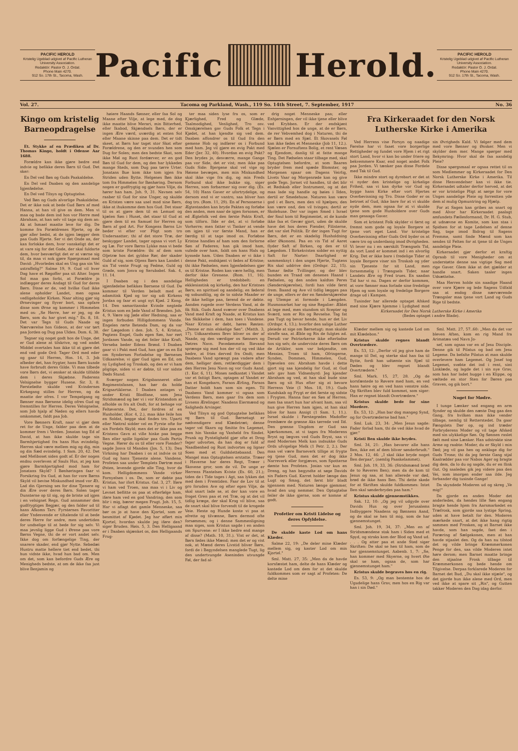PACIFIC HEROLD
Kristelig Ugeblad udgivet af Pacific Lutheran University Association.
Redaktör: Pastor O. J. Ordal.
Phone Main 4270.
912 So. 17th St., Tacoma, Wash.
Pacific Herold.
PACIFIC HEROLD
Kristelig Ugeblad udgivet af Pacific Lutheran University Association.
Redaktör: Pastor O. J. Ordal.
Phone Main 4270.
912 So. 17th St., Tacoma, Wash.
Vol. 27. Tacoma og Parkland, Wash., 119 So. 14th Street, 7. September, 1917 No. 36
Kingo om kristelig Barneopdragelse
Et. Stykke af en Prædiken af Dr. Thomas Kingo, holdt i Odense Aar 1688.
Forældre kan ikke gjøre bedre end indvie og befikke deres Børn til Gud. Det sker:
En Del ved Bøn og Guds Paakaldelse.
En Del ved Daaben og den aandelige Igjenfødelse.
En Del ved Tilsyn og Optugtelse.
Ved Bøn og Guds alvorlige Paakaldelse. Det er ikke nok at bede Gud Børn af med Hanna, at han vil give os dem. Men vi maa og bade dem ind hos vor Herre med Abraham, at han selv vil tage sig dem an: Ak at Ismael maatte leve for dig. De komme fra Forældrenes Hjerte, og de gjør aller bedst, at de igjen lægger dem paa Guds Hjerte. Ser vi det Onde an, der kan forlokke dem, hvor vanskeligt det er at vare sig for det Gode, der skal fuldarte dem, hvor besværligt det er at værne sig til, da maa vi nok gjøre Spørgsmaal med David: „Hvorledes skal en Ung gaa sin Vei ustraffelig?" Salme 19, 9. Gud vil hver Dag have et Røgoffer paa sit Alter. Ingen Sol maa gaa forbi, at Forældre jo indlægger deres Andagt til Gud for deres Børn. Disse er de, ved hvilke Gud ikke alene opholder Landet, men ogsaa vedligeholder Kirken. Naar alting gjør sig Ørnevinger og flyver bort, saa opfare disse som Ørne og kommer i Himmelen med os: „Se Herre, her er jeg, og de Børn, som du har givet mig." Es. 8, 18. Det var Tegn til Guds Naade og Nærværelse hos Gideon, at der var tørt paa Jorden og Dug paa Ulden. Dom. 6, 38.
Tegner sig noget godt hos de Unge, det er Gud alene at tilskrive, og ved andet Middel overtales han ikke til at gjøre det end ved gode Ord: Tager Ord med eder og gaar til Herren, Hos. 14, 3. Job afbeder det, han frygter, hans Børn kunde have forbrudt deres Gilde. Vi maa tilbede vore Børn det, vi ønsker at skulde tilfalde dem i deres Skjæbne. Faderens Velsignelse bygger Husene. Sir. 3, 8. Førstefødte skulde ved Kvindernes Kirkegang stilles for Herren, og da maatte der ofres. I vor Tempelgang og Bønner maa Børnene idelig ofres Gud og fremstilles for Herren. Deres Velsignelse, som Job hjalp af Nøden og ellers havde omkommet, faldt paa Job.
Vore Bønners Kraft, naar vi gjør dem ret for de Unge, falder paa dem at de kommer frem i Verden. Jonatan tog Ed af David, at han ikke skulde tage sin Barmhjertighed fra hans Hus evindelig. Herren skal være mellem mig og dig, min og din Sæd evindelig. 1 Sam. 20, 42. Det nød Mefiboset siden godt af. Er der nogen endnu overleven af Sauls Hus, at jeg kan gjøre Barmhjertighed mod ham for Jonatans Skyld? I Bønhøringen faar vi Forsikring fra Gud, at han for vore Børns Skyld vil bevise Miskundhed imod vor Æt. Lad din Gjerning ses for dine Tjenere og din Ære over deres Børn. Solen tager Dunsterne op til sig, og de briste ud igjen i en velsignet Regn. Gud annammer den gudfrygtiges Begjær, og den falder ud til hans Afkoms Tarv. Fyrsternes Favoritter eller Yndesvende er tiltalende til at bede deres Herre for andre, men undertiden for undselige til at bede for sig selv. Vi maa jevnlig ligge Gud i Ørene paa vore Børns Vegne, thi de er vort andet selv. Ikke dog om forfængelige Ting, der snarere skader, end gjør Nytte. Sebedæi Hustru matte hellere tiet end bedet, thi hun vidste ikke, hvad hun bad om. Men om det, som kan befordre Guds Ære og Menigheds bedste, at om de ikke faa just blive Benjamin og
høiere Haands Sønner, eller faa Sol og Maane efter Vilje, at lege med, de dog ikke maatte blive Merari, min Bitterhed, eller Ikabod, Skjændsels Børn, der er ingen Ære værd, uværdig at enten Sol eller Maane skinne paa dem. Det er tidt skeet, at Børn har taget stor Skat efter Forældrene, og den er svunden hen som Dug for Solen; men den bedste Skat, som ikke Møl og Rust fordærver, er en god Bøn til Gud for dem, og den har lykkedes mange Steds, som Dug paa tørre Urter. Jonatans Bue kom ikke tom igjen fra Striden uden Bytte. Helgenes Bøn ikke tom fra Himmelen for Bønhøring. Dersom nogen er gudfrygtig og gjør hans Vilje, da hører han ham. Joh. 9, 31. Navnen selv raaber til Gud for sine Unger, og skulde en Kristen være saa usel mod sine Børn, ikke at ihukomme dem hos Gud. Det staar til os at gjøre dem til en Lemuel og kjælen Søn i Huset, det staar til Gud at gjøre dem til en Samuel for Herren og Børn af god Art. For Kongens Børns Liv beder vi efter vor Pligt som tro Undersaatter; thi af det store Træ, der beskygger Landet, tager ogsaa vi vort Ly og Læ. For vore Børns Lykke maa vi bede som kriste Forældre: thi af dem som Oljetræ hos det gyldne Rør, der skader Guld af sig, som Oljens Børn kan Landet i sin Tid vente Frugt og Fedme, Guld og Grøde, som Josva og Serubabel. Sak. 4, 11. 14.
I Daaben og i den aandelige igjenfødelse befikkes Børnene til Gud. De kommer til Verden beladt med et adamitisk Kjød og tor sig udi Kirkens Jordan og faar et ungt nyt Kjød. 2 Kong. 14. Den samaritanske Kvinde negtede Kristus som en Jøde Vand af Brønden. Joh. 4, 9. Være sig Jøde eller Hedning, saa er ingen forbuden Hilligdommens Vande. Engelen rørte Betesda Dam, og da var der Lægedom i den. Joh. 5, 4. Kristus, Pagtens Engel, Guds egen Søn, har rørt Jordanes Vande, og det feiler ikke Kraft. Verseba beder Edens Brønd. I Daaben gaar vi i Pakt med Gud, han gjør os en Ed om Syndernes Forladelse og Børnenes Udkaarelse; vi gjør Gud igjen en Ed, om ny Lydighed og Troskab, og den er vi ham pligtige, siden vi er døbte, til vor sidste Døds Stund.
Sværger nogen Krigsbanneret eller Regimentsfanen, han bør da holde Krigsartiklerne. I Daaben antages vi under Kristi Blodfane, som Jesu Stridsmænd og bør vi i vor Kristendom at afholde os fra alt Ondt, for at behage vor Feltøverste. Det, der fordres af en Husholder, (Kor. 4, 2.), maa ikke feile hos en Soldat, begge skal findes tro. Uparti eller Nøitral sidder vel en Fyrste ofte for sin Fordels Skyld; men det er ikke paa en Kristens Gavn at ville hinke paa begge Ben eller spille ligeklar paa Guds Partis Vegne. Hører du os til eller vore Fiender? sagde Josva til Manden (Jos. 5, 13). Den Virkning har Daaben i os at indvie os til Gud og hans Tjeneste alene. Vandene, Profeten saa under Templets Dørtræ mod Østen, levende gjorde alle Ting, hvor de kom. Helligdommens Vande virker Fornyelsen i os. De, som er døbte paa Kristus, har ifort Kristus. Gal. 3, 27. Iføre vi ham ved Troen, saa maa vi i Liv og Levnet beflitte os paa at efterfølge ham, iføre ham ved en god Vandring; den som blir i mig, bærer megen Frugt. Joh. 15, 5. Har vi aflagt det gamle Menneske, saa bør os jo at have den Kjortel, som er besmittet af Kjødet. Jeg har afført min Kjortel, hvordan skulde jeg iføre den? siger Bruden. Høis. 5, 3. Den Helligaand er i Daaben skjænket os, den Helligaands Frug-
ter maa siden lyse fra os, som er Kjærlighed, Fred og Glæde, Taalmodighed, Venlighed, Tro osv. Omskjærelsen gav Guds Folk et Tegn i Kjødet, at han kjendte sig ved dem. Daaben affondrer os til Gud fra den gemene Hob og indfører os i Forbund med ham. Jeg vil gjøre en evig Pakt med Eder (Jer. 32, 40). Hvordan en evig Pakt? Den brydes jo, desværre, mange Gange paa vor Side, det er vist; men ikke paa Guds Side: Bjergene skal vel vige og Høiene bevæges, men min Miskundhed skal ikke vige fra dig, og min Freds Forbund skal ikke bukke sig, siger Herren, som forbarmer sig over dig. (Es. 54, 10) Hans Gaver er ufortrydelige, og dersom end vi er vantro, saa bliver han dog tro. (Rom. 11, 29). En af Personerne i Ægtestanden kan bryde Pakten og forløbe den anden, men naar de igjen forsones, er ed Ægtefolk ved den første Pakts Kraft, som tilforn. Ilde er det, at vi forløbe Vorherre; men fatter vi Tanker at vende om igjen til vor første Mand, han er færdig til at tage imod os. Forløbne Kristne handles af ham som den forlorne Søn af Faderen; han gik imod ham, vufede over ham, faldt om hans Hals og kyssede ham. Uden Daaben er vi ikke i denne Pakt, endskjønt vi fødes af Kristne; thi ikke Fødselen, men Igjenfødelsen gjør os til Kristne. Roden kan være hellig, men derfor ikke Grenene. (Rom. 11, 16). Helligheden er tredobbelt: en ekklesiastisk og kirkelig, den har Kristnes Børn; en spirituel og aandelig; en føderal og sobundtlig, og de to sidste Maader er de ikke hellige paa, førend de er døbte. Aanden rugede over Verdens Vand, at de fik Stik. Guds Aand svæver over Daabens Vand med Kraft og Naade, at Kristus kan faa Skikkelse i dem, han toes i Vandene. Naar Kristus er døbt, høres Røsten: „Denne er min elskelige Søn". (Matth. 3, 17). Udkaarelsens Brev bliver os der af Naade, og den værdiger os Sønners og Døtres Navn. Pavedømmets Bievand sprænge sig med hos der vil og ved ikke bedre, at fries derved fra Ondt; men Daabens Vand sprængt paa vndere after dem, helliger dem, retfærdiggjør dem i den Herres Jesu Navn og vor Guds Aand. (1. Kor. 6, 11). Moses nedkastet i Vandet var et fattigt Barn, optagen af Vandet er han et Kongebarn, Faraos Ærling, Faraos Datter holdt ham som sin egen. Til Daabens Vand kommer vi ogsaa som Verdens Børn, men gaar fra dem som Livsens Ærelinger. Naadens Eiermænd og Saligheds Arvinger.
Ved Tilsyn og god Optugtelse befikkes og Børn til Gud. Børnetugt er nødvendigere end Klædetræt; denne tager vel Skarn og Smitte fra Legemet, men hin Vanske og Vanheld fra Sindet. Prunk og Pynteligheld gjør ofte et Drog fager udvortes, da han dog er fuld af Naadbenhed og Rust indvortes og ligner Soen med et Guldslettebaand. Den Mangel maa Optugtelsen erstatte. Træer i Haverne har deres Regt, Træer i Skovene gror, som de vil. De unge er Herrens Plantelses Kviste (Es. 60, 21.); tiden de i Tide tages i Agt, saa lykkes det med dem i Fremtiden. Faar de Lov til at gro foruden Ave og efter egen Vilje, de skal snart lade se, at der kan vore en froget Gren paa et ret Træ, og at det vil tidlig kræge, der skal Krog vil blive, saa de snart skal blive forvendt til de krogede Veie. Heste og Hunde koste vi paa at afrette og tilvænne, Børn dermod ofte forsømmes; og i denne Sammenligning maa siges, som Kristus sagde i en anden om Spurvene: er I ikke bedre end mange af disse? (Math. 10, 31.). Vist er det, at Børn fødes ikke Mænd; men det er og vist nok, at Mænd deres Livstid bliver Børn, fordi de i Begyndelsen manglede Tugt, lig den undertvungde Asenindes utvungde Føl, der fad al-
drig noget Menneske paa; eller Enhjørningen, der vil ikke tjene eller blive ved Krybben. Er der endskjønt Vanvittighed hos de unge, at de er Børn, de rer Vebvemhed dog i Naturen, thi de er Børn med en Sjæl. Et Skovasels Føl kan ikke fødes et Menneske (Job 11, 12.). Sjælen er Fornuftens Bolig, et rent Væsen og Ejendom, danlig til at fatte mange Ting. Det Fødselen staar tilbage med, skal Optugtelsen befordre, at som Baaren bryder frem med spæde Blomster, og Morgenen spaar om Dagens Veirlig, Livets Vaar og Morgenrøde kan og give gode Tegn. Jornet vil handles, til det blir et Redskab eller Instrument, og at det maa lade sig handle og bøies i Ilden, dertil er Smedehuse. Naturen kan være god i et Barn, men den vil hjælpes; den kan være ond, den vil tvinges; dertil er Skolehuse. Der var ingen Smed i Israel der Saul kom til Regimentet, at de kunde ikke faa et Gevær gjort, uden de skulde have det hos deres Fiender, Filisterne, det var slet Politik. Er der ingen Tugt for Børn, det er en skadelig Husholdning eller Økonomi. Paa en vis Tid af Aaret flyder Saft af Birken, og den er til Lægedom. I Birkekvisten sidder en nyttig Saft for Narter: Daarlighed er sammenknyt i den unges Hjerte, Tugtens Ris skal uddrive den (Ordspr. 22, 15). Tamar fødte Tvillinger, og der blev bunden en Traad om denenes Haand i Fødselen, og den anden kaldtes Peres (Sønderskjærelse), fordi han vilde først frem. Baand og Ave vil tidlig lægges paa de unge, ellers er der en Sønderskjærelse og Ulempe at formode i Længden. Husmonarket har og sine Regalier: Æblet at lege med, men stundom sit Scepter og Sværd, som er Ris og Revselse. Tag fat paa Tugt og bevar hende, hun er det Liv (Ordspr. 4, 13.); hvorfor den salige Luther pleiede at sige om Børnetugt: man skulde straffe saa, at Æble og Ris de fulgtes ad. Derudi var Patriarkerne ikke efterladne hos sig selv, de underviste deres Børn om de Artikler, som var bekjendte, om Messias, Troen til ham, Ofringerne, Synden, Dommen, Himmelen, Gud, Djævelen osv. Abraham havde i dette gjort sig saa kjendelig for Gud, at Gud selv gav ham Vidnesbyrd: Jeg kjender Abraham og ved, at han skal bude sine Børn og sit Hus efter sig at bevare Herrens Veie (1 Mos. 18, 19.). Guds Kundskab og Frygt er det første og sidste i Frygten. Hanna faar en Søn af Herren; men faa snart hun har afvant ham, saa vil hun give Herren ham igjen, at han skal blive for hans Ansigt (1 Sam. 1, 11.). Israel skulde i Førstegrødes Madoffer frembære de grønne Aks tørrede ved Ild. Den grønne Ungdom er Gud saa kjærkommen, at vi tages fra Moderens Bryst og lægves ved Guds Bryst, saa vi med Modernes Melk kan indsukke Guds Ords ufvigelige Melk (1 Petr. 2, 2.). Der maa vel være Barneverk tillige at frygte og tjene Gud, men det er dog ikke Narreverk eller forgjæves, som Spotterne dømte hos Profeten. Josias var kun en Dreng, og han begyndte at søge Davids sin Faders Gud. Karret holder længe den Lugt og Smag, det først blir bladt igjennem med. Naturen længe gjemmer, hvad den ung nemmer. Den Optugtelse feiler de ikke gjerne, som er komne af godt.
Profetier om Kristi Lidelse og deres Opfyldelse.
De skulde kaste Lod om hans Klæder.
Salme 22, 19: „De deler mine Klæder mellem sig, og kaster Lod om min Kjortel."
Sml. Matt. 27, 35: „Men da de havde korsfæstet ham, delte de hans Klæder og kastede Lod om dem for at det skulde fuldkommes som er sagt af Profeten: De delte mine
Fra Kirkeraadet for den Norsk Lutherske Kirke i Amerika
Ved Herrens vise Forsyn og naadige Førelse har vi faaet vore borgerlige Rettigheder og fundet vore Hjem i et rigt stort Land, hvor vi kan bo under friere og bekvemmere Kaar, end noget andet Folk paa Jorden. Vi tænker paa disse Fordele med Tak til Gud.
Ikke mindre stort og dyrebart er det at vi nyder den kristelige og kirkelige Frihed, saa vi kan dyrke vor Gud og bygge hans Kirke efter vort Hjertes Overbevisning og Tro. Disse Goder er os betroet af Gud, ikke bare for at vi skulde nyde dem, men ogsaa for at vi skulde tjene som gode Husholdere over Guds man gesaaga Gaver.
Som et kristent Folk skylder vi først og fremst som gode og loyale Borgere at tjene vort eget Land. Vor kristelige Overbevisning efter Guds Ord byder os at være tro og underdanig imod Øvrigheden. Vi lever nu i en særskilt Trængsels Tid, da vort Land er kommet ind i en alvorlig Krig. Det er ikke bare i fredelige Tider at loyale Borgere viser sin Troskab og yder sin Tjeneste for sit Land, men fornemmelig i Trængsels Tider, naar Landets Ære og Fred trues. En saadan Tid har vi nu. Dagen er derfor kommen, at vore Sønner maa forlade sine fredelige Hjem og som loyale og fredelige Borgere drage ud i Kampen.
Tusinder har allerede optaget Afsked med sine Kjære hjemme i Lydighed mod sin Øvrigheds Kald. Vi følger med dem med vore Bønner og Ønsker. Men vi skylder dem mer. Mange spørger med Bekymring: Hvor skal de faa aandelig Pleie?
Disse spørgsmaal er ogsaa rettet til os som Medlemmer og Kirkeraadet for Den Norsk Lutherske Kirke i Amerika. Til disse Henvendelser kan vi ikke tie. Kirkeraadet udtaler derfor herved, at det er vor kristelige Pligt at sørge for vore Unges aandelige Pleie og forrestten yde dem al mulig Opmuntring og Hjælp.
For at Sagen kan gribes an snart og med Alvor har Kirkeraadet paalagt amfundets Fællesformand, Dr. H. G. Stub, at udnævne en Komite, som kan staa i Spidsen for at tage Ledelsen af denne Sag, tage imod Bidrag til Sagens Fremme, samt finde Mænd som kan sendes til Felten for at tjene til de Unges aandelige Pleie.
Kirkeraadet gjør derfor et kraftig Opraab til vore Menigheder om at understøtte denne saa vigtige Sag med rige Gaver. Glem ikke at det gjælder at handle snart. Saken taaler ingen Udsættelse.
Maa Herren holde sin naadige Haand over vore Kjære og lede Sagens Udfald saa at endog disse nærværende Trængsler maa tjene vort Land og Guds Rige til bedste.
Kirkeraadet for Den Norsk Lutherske Kirke i Amerika
(Bedes optaget i andre Blade).
Klæder mellem sig og kastede Lod om mit Klædebon."
Kristus skulde regnes blandt Overtrædere.
Es. 53, 12: „Derfor vil jeg give ham de mange til Del, og sterke skal han faa til Bytte, fordi han udtømte sin Sjæl til Døden og blev regnet blandt Overtrædere."
Sml. Mark. 15, 27, 28. „Og de korsfæstede to Røvere med ham, en ved hans høire og en ved hans venstre side. Og Skriften blev fuld kommet, som siger: Han er regnet blandt Overtrædere."
Kristus skulde bede for sine Mordere.
Es. 53, 12: „Han bar dog mangeg Synd, og for Overtræderne bad han."
Sml. Luk. 23, 34: „Men Jesus sagde: Fader forlad ham, thi de ved ikke hvad de gjør."
Kristi Ben skulde ikke brydes.
Sml. 34, 21: „Han bevarer alle hans Ben, ikke eet af dem bliver sønderbrudt." 2 Mos. 12, 46: „I skal ikke bryde noget Ben derpaa", (nemlig Paaskelammet).
Sml. Joh. 19, 33, 36: (Stridsmænd brød de to Røveres Ben); men da de kom til Jesus og saa, at han allerede var død, brød de ikke hans Ben. Thi dette skede for at Skriften skulde fuldkommes: Intet Ben skal sønderbrydes paa ham."
Kristus skulde gjennemstikkes.
Sak. 12, 10: „Og jeg vil udgyde over Davids Hus og over Jerusalems Indbyggere Naadens og Bønnens Aand, og de skal se hen til mig, som de har gjennemstunget.
Sml. Joh. 19, 34, 37: „Men en af Stridsmændene stak ham i Siden med et Spyd, og straks kom der Blod og Vand ud. . . . Og atter paa et ande Sted siger Skriften: De skal se hen til ham, som de har gjennemstunget. Aabenb. 1, 7: „Se, han kommer med Skyerne, og hvert Øie skal se ham, ogsaa de, som har gjennemstunget ham."
Kristus skulde begraves hos en rig.
Es. 53, 9: „Og man bestemte hos de Ugudelige hans Grav, men hos en Rig var han i sin Død."
Sml. Matt. 27, 57..60: „Men da det var bleven Aften, kom en rig Mand fra Arimatæa ved Navn Jo-
sef, som ogsaa var en af Jesu Disciple. Denne gik til Pilatus og bad om Jesu Legeme. Da befalte Pilatus at man skulde overlevere ham Legemet. Og Josef tog Legemet, svøbte det ind i rent, sint Linklæde, og lagde det i sin nye Grav, som han har ladet hugge i en Klippe, og væltede en stor Sten for Døren paa Graven, og gik bort."
Noget for Mødre.
I tunge Lænker sad engang en arm Synder og skulde den næste Dag gaa den Gang, fra hvilken man ikke vender tilbage, nemlig til Retterstedet. Da gaar Fængslets Dør op, og ind træder Forbryderens Moder og vil tage Afsked med sin ulykkelige Søn. Og Sønnen raslet fælt med sine Lænker. Han udstrakte sine Arme og raabte: Moder, du er Skyld i min Død; jeg vil gaa hen og anklage dig for Guds Trone; thi da jeg første Gang stjal Kaalrødder paa vor Nabos Ager og bragte dig dem, da lo du og sagde, du er en flink Gut. Og saaledes gik jeg videre paa den Vei, som imorgen ender saa ilde. Jeg forbander dig tusinde Gange!
Da skyndede Moderen ud og skreg „Ve mig!"
Da gjorde en anden Moder det anderledes, da hendes lille Søn engang bragte hende hjem fra Aarsmarkedet en Træfrosk, som gjorde saa lystige Spring, uden at have betalt for den. Moderen mærkede snart, at det ikke hang rigtig sammen med Frosken, og at Barnet ikke havde, som han sagde, faet den i Foræring af Sælgekonen, men at han havde stjaalet den. Og da han nu tilstod det og vilde bringe Kræmmerkonen Penge for den, saa vilde Moderen intet høre derom; men Barnet maatte bringe den stjaalne Frosk tilbage til Kræmmerkonen og bede hende om Tilgivelse. Derpaa forklarede Moderen for Barnet det Bud, „Du skal ikke stjæle", og det gjorde hun ikke alene med Ord, men ved ikke at spare sit „Ris", og Gutten takker Moderen den Dag idag derfor.